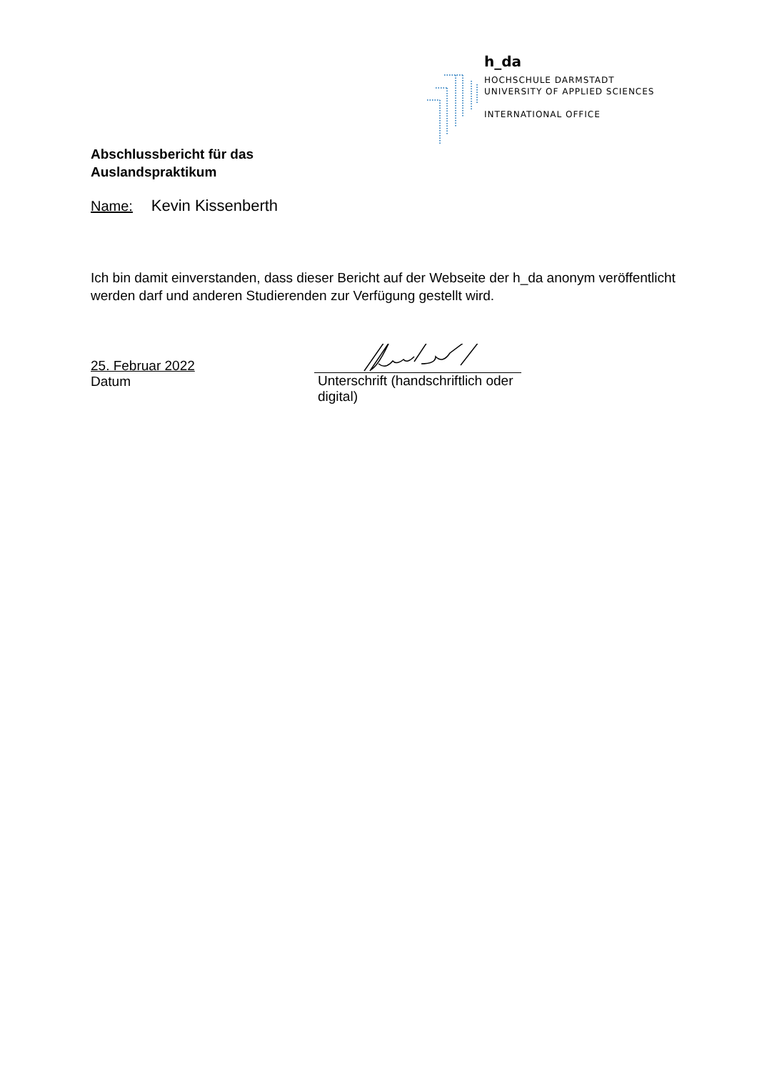h_da
HOCHSCHULE DARMSTADT
UNIVERSITY OF APPLIED SCIENCES
INTERNATIONAL OFFICE
Abschlussbericht für das
Auslandspraktikum
Name: Kevin Kissenberth
Ich bin damit einverstanden, dass dieser Bericht auf der Webseite der h_da anonym veröffentlicht werden darf und anderen Studierenden zur Verfügung gestellt wird.
25. Februar 2022
Datum
Unterschrift (handschriftlich oder digital)